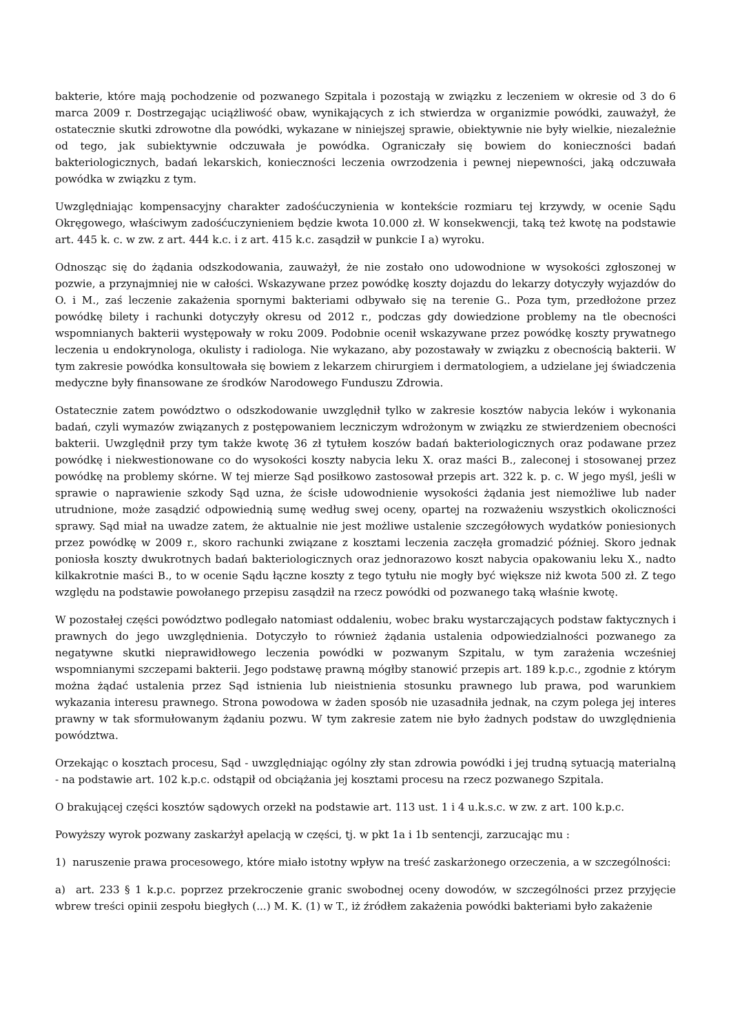bakterie, które mają pochodzenie od pozwanego Szpitala i pozostają w związku z leczeniem w okresie od 3 do 6 marca 2009 r. Dostrzegając uciążliwość obaw, wynikających z ich stwierdza w organizmie powódki, zauważył, że ostatecznie skutki zdrowotne dla powódki, wykazane w niniejszej sprawie, obiektywnie nie były wielkie, niezależnie od tego, jak subiektywnie odczuwała je powódka. Ograniczały się bowiem do konieczności badań bakteriologicznych, badań lekarskich, konieczności leczenia owrzodzenia i pewnej niepewności, jaką odczuwała powódka w związku z tym.
Uwzględniając kompensacyjny charakter zadośćuczynienia w kontekście rozmiaru tej krzywdy, w ocenie Sądu Okręgowego, właściwym zadośćuczynieniem będzie kwota 10.000 zł. W konsekwencji, taką też kwotę na podstawie art. 445 k. c. w zw. z art. 444 k.c. i z art. 415 k.c. zasądził w punkcie I a) wyroku.
Odnosząc się do żądania odszkodowania, zauważył, że nie zostało ono udowodnione w wysokości zgłoszonej w pozwie, a przynajmniej nie w całości. Wskazywane przez powódkę koszty dojazdu do lekarzy dotyczyły wyjazdów do O. i M., zaś leczenie zakażenia spornymi bakteriami odbywało się na terenie G.. Poza tym, przedłożone przez powódkę bilety i rachunki dotyczyły okresu od 2012 r., podczas gdy dowiedzione problemy na tle obecności wspomnianych bakterii występowały w roku 2009. Podobnie ocenił wskazywane przez powódkę koszty prywatnego leczenia u endokrynologa, okulisty i radiologa. Nie wykazano, aby pozostawały w związku z obecnością bakterii. W tym zakresie powódka konsultowała się bowiem z lekarzem chirurgiem i dermatologiem, a udzielane jej świadczenia medyczne były finansowane ze środków Narodowego Funduszu Zdrowia.
Ostatecznie zatem powództwo o odszkodowanie uwzględnił tylko w zakresie kosztów nabycia leków i wykonania badań, czyli wymazów związanych z postępowaniem leczniczym wdrożonym w związku ze stwierdzeniem obecności bakterii. Uwzględnił przy tym także kwotę 36 zł tytułem koszów badań bakteriologicznych oraz podawane przez powódkę i niekwestionowane co do wysokości koszty nabycia leku X. oraz maści B., zaleconej i stosowanej przez powódkę na problemy skórne. W tej mierze Sąd posiłkowo zastosował przepis art. 322 k. p. c. W jego myśl, jeśli w sprawie o naprawienie szkody Sąd uzna, że ścisłe udowodnienie wysokości żądania jest niemożliwe lub nader utrudnione, może zasądzić odpowiednią sumę według swej oceny, opartej na rozważeniu wszystkich okoliczności sprawy. Sąd miał na uwadze zatem, że aktualnie nie jest możliwe ustalenie szczegółowych wydatków poniesionych przez powódkę w 2009 r., skoro rachunki związane z kosztami leczenia zaczęła gromadzić później. Skoro jednak poniosła koszty dwukrotnych badań bakteriologicznych oraz jednorazowo koszt nabycia opakowaniu leku X., nadto kilkakrotnie maści B., to w ocenie Sądu łączne koszty z tego tytułu nie mogły być większe niż kwota 500 zł. Z tego względu na podstawie powołanego przepisu zasądził na rzecz powódki od pozwanego taką właśnie kwotę.
W pozostałej części powództwo podlegało natomiast oddaleniu, wobec braku wystarczających podstaw faktycznych i prawnych do jego uwzględnienia. Dotyczyło to również żądania ustalenia odpowiedzialności pozwanego za negatywne skutki nieprawidłowego leczenia powódki w pozwanym Szpitalu, w tym zarażenia wcześniej wspomnianymi szczepami bakterii. Jego podstawę prawną mógłby stanowić przepis art. 189 k.p.c., zgodnie z którym można żądać ustalenia przez Sąd istnienia lub nieistnienia stosunku prawnego lub prawa, pod warunkiem wykazania interesu prawnego. Strona powodowa w żaden sposób nie uzasadniła jednak, na czym polega jej interes prawny w tak sformułowanym żądaniu pozwu. W tym zakresie zatem nie było żadnych podstaw do uwzględnienia powództwa.
Orzekając o kosztach procesu, Sąd - uwzględniając ogólny zły stan zdrowia powódki i jej trudną sytuacją materialną - na podstawie art. 102 k.p.c. odstąpił od obciążania jej kosztami procesu na rzecz pozwanego Szpitala.
O brakującej części kosztów sądowych orzekł na podstawie art. 113 ust. 1 i 4 u.k.s.c. w zw. z art. 100 k.p.c.
Powyższy wyrok pozwany zaskarżył apelacją w części, tj. w pkt 1a i 1b sentencji, zarzucając mu :
1) naruszenie prawa procesowego, które miało istotny wpływ na treść zaskarżonego orzeczenia, a w szczególności:
a) art. 233 § 1 k.p.c. poprzez przekroczenie granic swobodnej oceny dowodów, w szczególności przez przyjęcie wbrew treści opinii zespołu biegłych (...) M. K. (1) w T., iż źródłem zakażenia powódki bakteriami było zakażenie